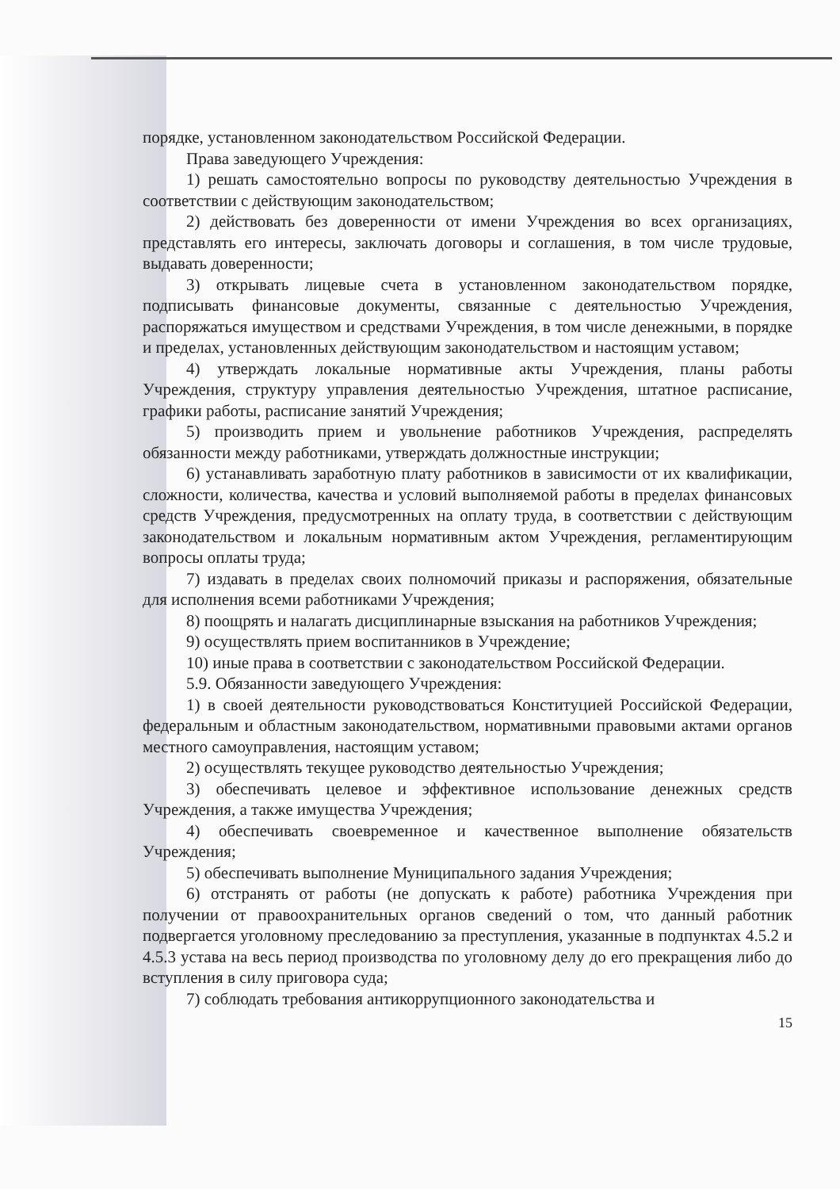порядке, установленном законодательством Российской Федерации.
Права заведующего Учреждения:
1) решать самостоятельно вопросы по руководству деятельностью Учреждения в соответствии с действующим законодательством;
2) действовать без доверенности от имени Учреждения во всех организациях, представлять его интересы, заключать договоры и соглашения, в том числе трудовые, выдавать доверенности;
3) открывать лицевые счета в установленном законодательством порядке, подписывать финансовые документы, связанные с деятельностью Учреждения, распоряжаться имуществом и средствами Учреждения, в том числе денежными, в порядке и пределах, установленных действующим законодательством и настоящим уставом;
4) утверждать локальные нормативные акты Учреждения, планы работы Учреждения, структуру управления деятельностью Учреждения, штатное расписание, графики работы, расписание занятий Учреждения;
5) производить прием и увольнение работников Учреждения, распределять обязанности между работниками, утверждать должностные инструкции;
6) устанавливать заработную плату работников в зависимости от их квалификации, сложности, количества, качества и условий выполняемой работы в пределах финансовых средств Учреждения, предусмотренных на оплату труда, в соответствии с действующим законодательством и локальным нормативным актом Учреждения, регламентирующим вопросы оплаты труда;
7) издавать в пределах своих полномочий приказы и распоряжения, обязательные для исполнения всеми работниками Учреждения;
8) поощрять и налагать дисциплинарные взыскания на работников Учреждения;
9) осуществлять прием воспитанников в Учреждение;
10) иные права в соответствии с законодательством Российской Федерации.
5.9. Обязанности заведующего Учреждения:
1) в своей деятельности руководствоваться Конституцией Российской Федерации, федеральным и областным законодательством, нормативными правовыми актами органов местного самоуправления, настоящим уставом;
2) осуществлять текущее руководство деятельностью Учреждения;
3) обеспечивать целевое и эффективное использование денежных средств Учреждения, а также имущества Учреждения;
4) обеспечивать своевременное и качественное выполнение обязательств Учреждения;
5) обеспечивать выполнение Муниципального задания Учреждения;
6) отстранять от работы (не допускать к работе) работника Учреждения при получении от правоохранительных органов сведений о том, что данный работник подвергается уголовному преследованию за преступления, указанные в подпунктах 4.5.2 и 4.5.3 устава на весь период производства по уголовному делу до его прекращения либо до вступления в силу приговора суда;
7) соблюдать требования антикоррупционного законодательства и
15